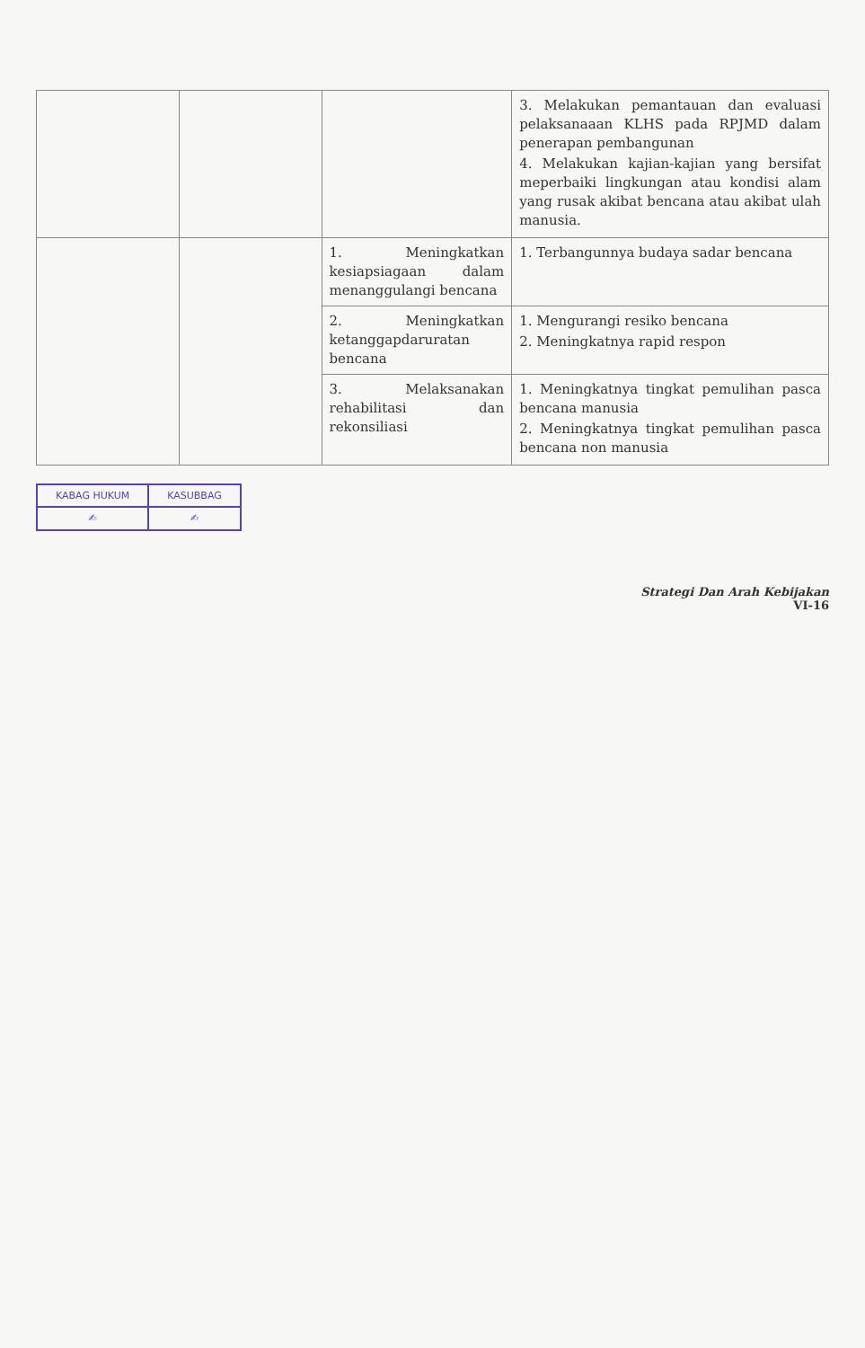| | | | 3. Melakukan pemantauan dan evaluasi pelaksanaaan KLHS pada RPJMD dalam penerapan pembangunan 4. Melakukan kajian-kajian yang bersifat meperbaiki lingkungan atau kondisi alam yang rusak akibat bencana atau akibat ulah manusia. |
| | | 1. Meningkatkan kesiapsiagaan dalam menanggulangi bencana | 1. Terbangunnya budaya sadar bencana |
| | | 2. Meningkatkan ketanggapdaruratan bencana | 1. Mengurangi resiko bencana 2. Meningkatnya rapid respon |
| | | 3. Melaksanakan rehabilitasi dan rekonsiliasi | 1. Meningkatnya tingkat pemulihan pasca bencana manusia 2. Meningkatnya tingkat pemulihan pasca bencana non manusia |
| KABAG HUKUM | KASUBBAG |
| ✍ | ✍ |
Strategi Dan Arah Kebijakan
VI-16